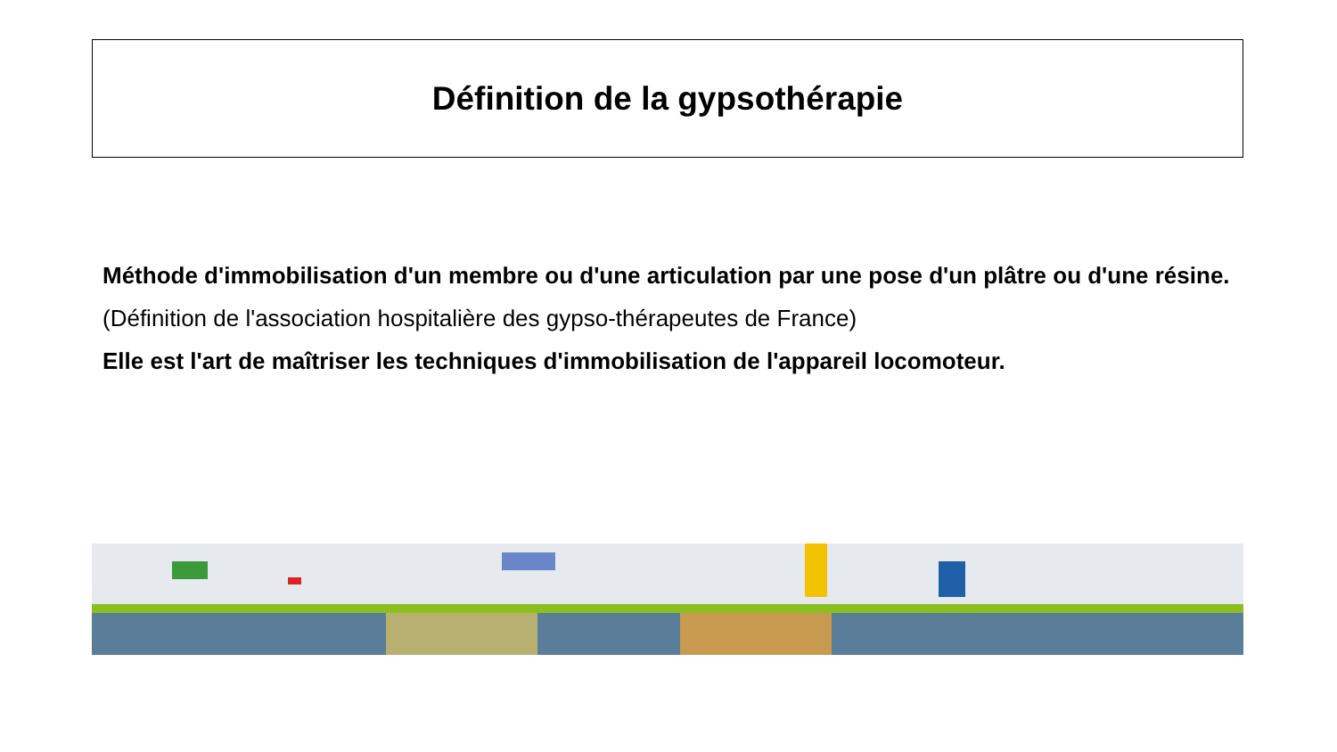Définition de la gypsothérapie
Méthode d'immobilisation d'un membre ou d'une articulation par une pose d'un plâtre ou d'une résine.
(Définition de l'association hospitalière des gypso-thérapeutes de France)
Elle est l'art de maîtriser les techniques d'immobilisation de l'appareil locomoteur.